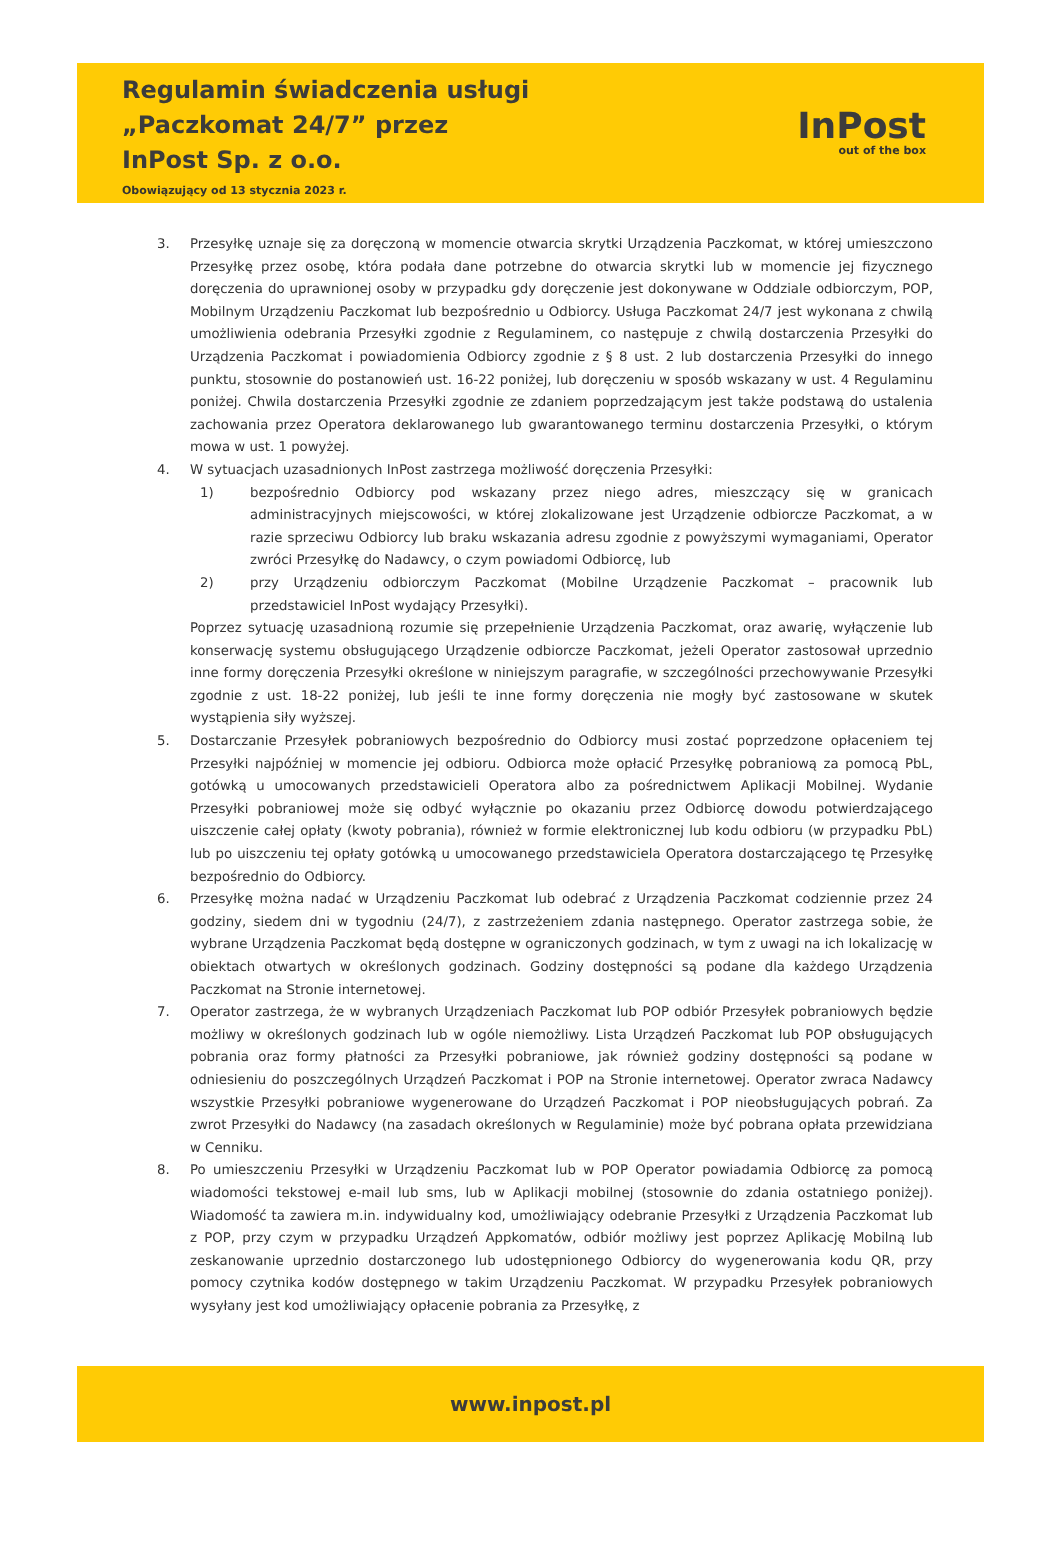Regulamin świadczenia usługi
„Paczkomat 24/7” przez
InPost Sp. z o.o.
Obowiązujący od 13 stycznia 2023 r.
InPost
out of the box
3. Przesyłkę uznaje się za doręczoną w momencie otwarcia skrytki Urządzenia Paczkomat, w której umieszczono Przesyłkę przez osobę, która podała dane potrzebne do otwarcia skrytki lub w momencie jej fizycznego doręczenia do uprawnionej osoby w przypadku gdy doręczenie jest dokonywane w Oddziale odbiorczym, POP, Mobilnym Urządzeniu Paczkomat lub bezpośrednio u Odbiorcy. Usługa Paczkomat 24/7 jest wykonana z chwilą umożliwienia odebrania Przesyłki zgodnie z Regulaminem, co następuje z chwilą dostarczenia Przesyłki do Urządzenia Paczkomat i powiadomienia Odbiorcy zgodnie z § 8 ust. 2 lub dostarczenia Przesyłki do innego punktu, stosownie do postanowień ust. 16-22 poniżej, lub doręczeniu w sposób wskazany w ust. 4 Regulaminu poniżej. Chwila dostarczenia Przesyłki zgodnie ze zdaniem poprzedzającym jest także podstawą do ustalenia zachowania przez Operatora deklarowanego lub gwarantowanego terminu dostarczenia Przesyłki, o którym mowa w ust. 1 powyżej.
4. W sytuacjach uzasadnionych InPost zastrzega możliwość doręczenia Przesyłki:
1) bezpośrednio Odbiorcy pod wskazany przez niego adres, mieszczący się w granicach administracyjnych miejscowości, w której zlokalizowane jest Urządzenie odbiorcze Paczkomat, a w razie sprzeciwu Odbiorcy lub braku wskazania adresu zgodnie z powyższymi wymaganiami, Operator zwróci Przesyłkę do Nadawcy, o czym powiadomi Odbiorcę, lub
2) przy Urządzeniu odbiorczym Paczkomat (Mobilne Urządzenie Paczkomat – pracownik lub przedstawiciel InPost wydający Przesyłki).
Poprzez sytuację uzasadnioną rozumie się przepełnienie Urządzenia Paczkomat, oraz awarię, wyłączenie lub konserwację systemu obsługującego Urządzenie odbiorcze Paczkomat, jeżeli Operator zastosował uprzednio inne formy doręczenia Przesyłki określone w niniejszym paragrafie, w szczególności przechowywanie Przesyłki zgodnie z ust. 18-22 poniżej, lub jeśli te inne formy doręczenia nie mogły być zastosowane w skutek wystąpienia siły wyższej.
5. Dostarczanie Przesyłek pobraniowych bezpośrednio do Odbiorcy musi zostać poprzedzone opłaceniem tej Przesyłki najpóźniej w momencie jej odbioru. Odbiorca może opłacić Przesyłkę pobraniową za pomocą PbL, gotówką u umocowanych przedstawicieli Operatora albo za pośrednictwem Aplikacji Mobilnej. Wydanie Przesyłki pobraniowej może się odbyć wyłącznie po okazaniu przez Odbiorcę dowodu potwierdzającego uiszczenie całej opłaty (kwoty pobrania), również w formie elektronicznej lub kodu odbioru (w przypadku PbL) lub po uiszczeniu tej opłaty gotówką u umocowanego przedstawiciela Operatora dostarczającego tę Przesyłkę bezpośrednio do Odbiorcy.
6. Przesyłkę można nadać w Urządzeniu Paczkomat lub odebrać z Urządzenia Paczkomat codziennie przez 24 godziny, siedem dni w tygodniu (24/7), z zastrzeżeniem zdania następnego. Operator zastrzega sobie, że wybrane Urządzenia Paczkomat będą dostępne w ograniczonych godzinach, w tym z uwagi na ich lokalizację w obiektach otwartych w określonych godzinach. Godziny dostępności są podane dla każdego Urządzenia Paczkomat na Stronie internetowej.
7. Operator zastrzega, że w wybranych Urządzeniach Paczkomat lub POP odbiór Przesyłek pobraniowych będzie możliwy w określonych godzinach lub w ogóle niemożliwy. Lista Urządzeń Paczkomat lub POP obsługujących pobrania oraz formy płatności za Przesyłki pobraniowe, jak również godziny dostępności są podane w odniesieniu do poszczególnych Urządzeń Paczkomat i POP na Stronie internetowej. Operator zwraca Nadawcy wszystkie Przesyłki pobraniowe wygenerowane do Urządzeń Paczkomat i POP nieobsługujących pobrań. Za zwrot Przesyłki do Nadawcy (na zasadach określonych w Regulaminie) może być pobrana opłata przewidziana w Cenniku.
8. Po umieszczeniu Przesyłki w Urządzeniu Paczkomat lub w POP Operator powiadamia Odbiorcę za pomocą wiadomości tekstowej e-mail lub sms, lub w Aplikacji mobilnej (stosownie do zdania ostatniego poniżej). Wiadomość ta zawiera m.in. indywidualny kod, umożliwiający odebranie Przesyłki z Urządzenia Paczkomat lub z POP, przy czym w przypadku Urządzeń Appkomatów, odbiór możliwy jest poprzez Aplikację Mobilną lub zeskanowanie uprzednio dostarczonego lub udostępnionego Odbiorcy do wygenerowania kodu QR, przy pomocy czytnika kodów dostępnego w takim Urządzeniu Paczkomat. W przypadku Przesyłek pobraniowych wysyłany jest kod umożliwiający opłacenie pobrania za Przesyłkę, z
www.inpost.pl